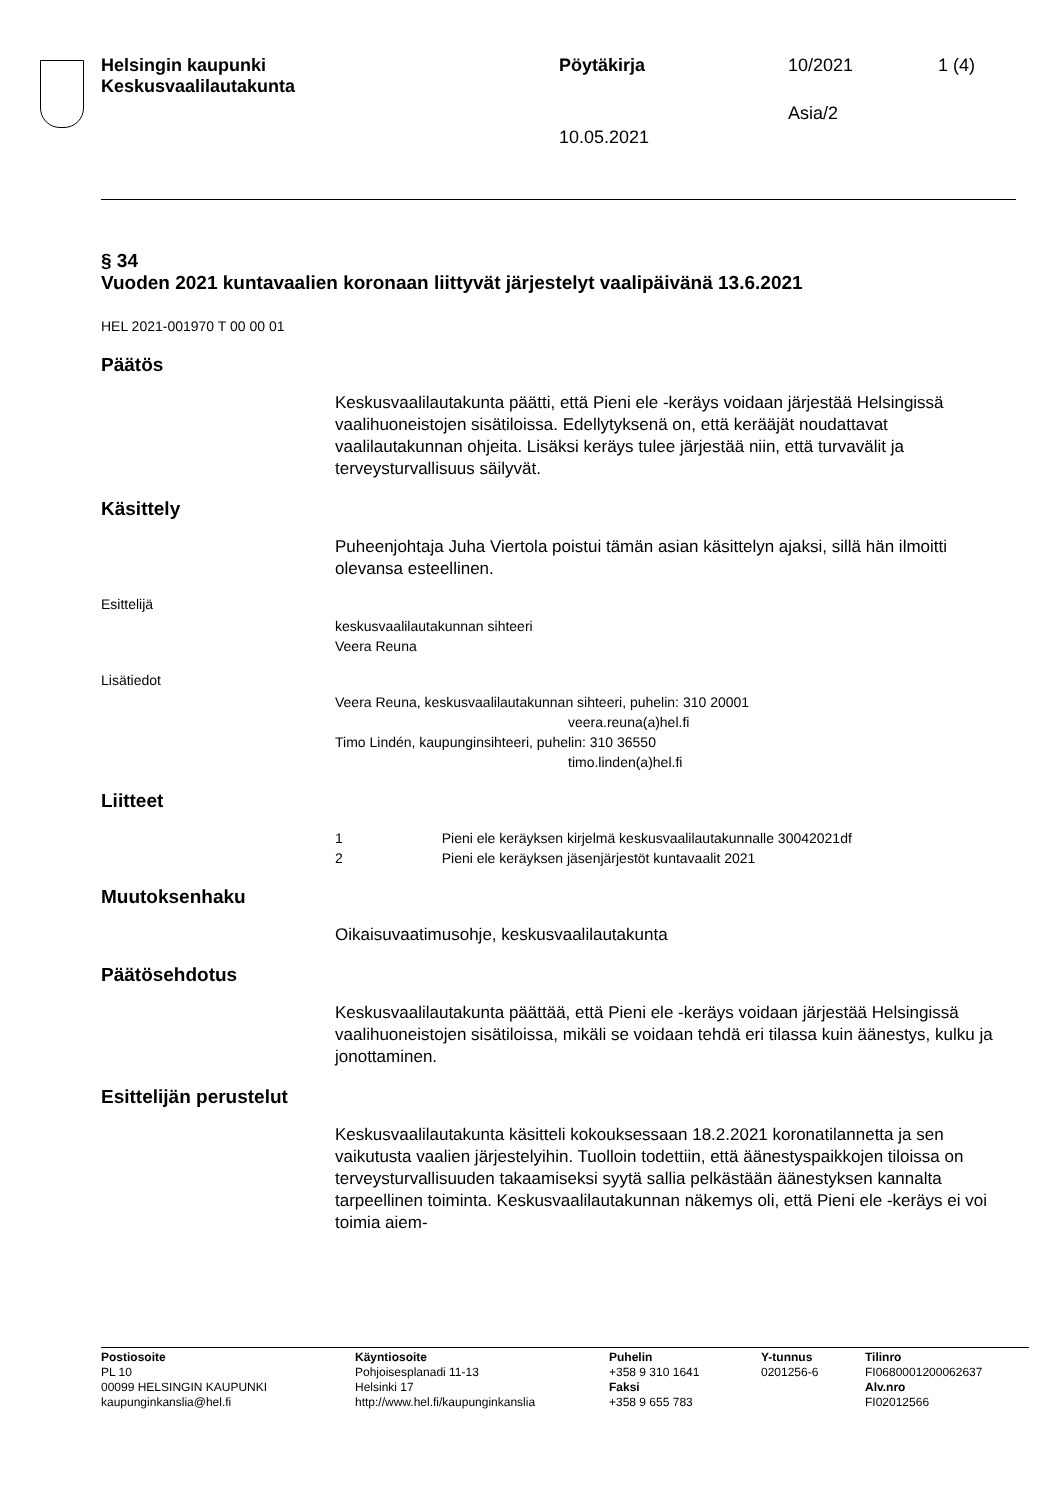Helsingin kaupunki
Keskusvaalilautakunta
Pöytäkirja 10/2021 1 (4)
Asia/2
10.05.2021
§ 34
Vuoden 2021 kuntavaalien koronaan liittyvät järjestelyt vaalipäivänä 13.6.2021
HEL 2021-001970 T 00 00 01
Päätös
Keskusvaalilautakunta päätti, että Pieni ele -keräys voidaan järjestää Helsingissä vaalihuoneistojen sisätiloissa. Edellytyksenä on, että ke­rääjät noudattavat vaalilautakunnan ohjeita. Lisäksi keräys tulee järjes­tää niin, että turvavälit ja terveysturvallisuus säilyvät.
Käsittely
Puheenjohtaja Juha Viertola poistui tämän asian käsittelyn ajaksi, sillä hän ilmoitti olevansa esteellinen.
Esittelijä
keskusvaalilautakunnan sihteeri
Veera Reuna
Lisätiedot
Veera Reuna, keskusvaalilautakunnan sihteeri, puhelin: 310 20001
veera.reuna(a)hel.fi
Timo Lindén, kaupunginsihteeri, puhelin: 310 36550
timo.linden(a)hel.fi
Liitteet
1 Pieni ele keräyksen kirjelmä keskusvaalilautakunnalle 30042021df
2 Pieni ele keräyksen jäsenjärjestöt kuntavaalit 2021
Muutoksenhaku
Oikaisuvaatimusohje, keskusvaalilautakunta
Päätösehdotus
Keskusvaalilautakunta päättää, että Pieni ele -keräys voidaan järjestää Helsingissä vaalihuoneistojen sisätiloissa, mikäli se voidaan tehdä eri tilassa kuin äänestys, kulku ja jonottaminen.
Esittelijän perustelut
Keskusvaalilautakunta käsitteli kokouksessaan 18.2.2021 koronatilan­netta ja sen vaikutusta vaalien järjestelyihin. Tuolloin todettiin, että ää­nestyspaikkojen tiloissa on terveysturvallisuuden takaamiseksi syytä sallia pelkästään äänestyksen kannalta tarpeellinen toiminta. Keskus­vaalilautakunnan näkemys oli, että Pieni ele -keräys ei voi toimia aiem-
Postiosoite
PL 10
00099 HELSINGIN KAUPUNKI
kaupunginkanslia@hel.fi
Käyntiosoite
Pohjoisesplanadi 11-13
Helsinki 17
http://www.hel.fi/kaupunginkanslia
Puhelin
+358 9 310 1641
Faksi
+358 9 655 783
Y-tunnus
0201256-6
Tilinro
FI0680001200062637
Alv.nro
FI02012566